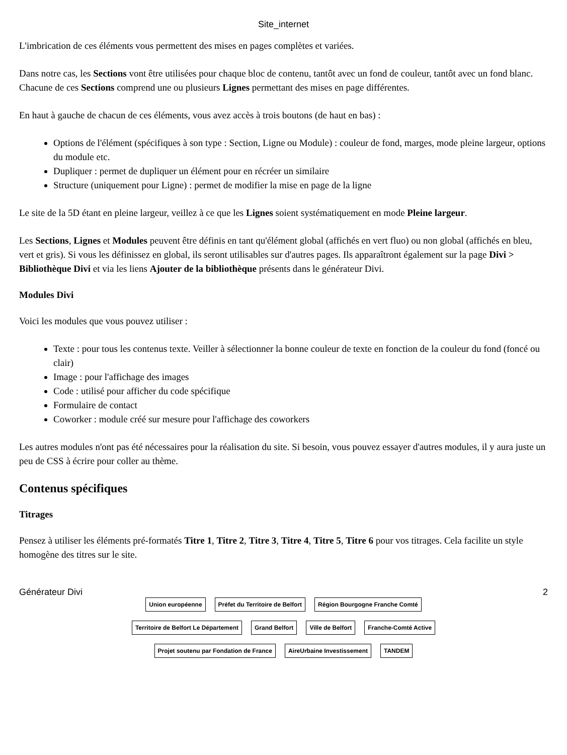Site_internet
L'imbrication de ces éléments vous permettent des mises en pages complètes et variées.
Dans notre cas, les Sections vont être utilisées pour chaque bloc de contenu, tantôt avec un fond de couleur, tantôt avec un fond blanc. Chacune de ces Sections comprend une ou plusieurs Lignes permettant des mises en page différentes.
En haut à gauche de chacun de ces éléments, vous avez accès à trois boutons (de haut en bas) :
Options de l'élément (spécifiques à son type : Section, Ligne ou Module) : couleur de fond, marges, mode pleine largeur, options du module etc.
Dupliquer : permet de dupliquer un élément pour en récréer un similaire
Structure (uniquement pour Ligne) : permet de modifier la mise en page de la ligne
Le site de la 5D étant en pleine largeur, veillez à ce que les Lignes soient systématiquement en mode Pleine largeur.
Les Sections, Lignes et Modules peuvent être définis en tant qu'élément global (affichés en vert fluo) ou non global (affichés en bleu, vert et gris). Si vous les définissez en global, ils seront utilisables sur d'autres pages. Ils apparaîtront également sur la page Divi > Bibliothèque Divi et via les liens Ajouter de la bibliothèque présents dans le générateur Divi.
Modules Divi
Voici les modules que vous pouvez utiliser :
Texte : pour tous les contenus texte. Veiller à sélectionner la bonne couleur de texte en fonction de la couleur du fond (foncé ou clair)
Image : pour l'affichage des images
Code : utilisé pour afficher du code spécifique
Formulaire de contact
Coworker : module créé sur mesure pour l'affichage des coworkers
Les autres modules n'ont pas été nécessaires pour la réalisation du site. Si besoin, vous pouvez essayer d'autres modules, il y aura juste un peu de CSS à écrire pour coller au thème.
Contenus spécifiques
Titrages
Pensez à utiliser les éléments pré-formatés Titre 1, Titre 2, Titre 3, Titre 4, Titre 5, Titre 6 pour vos titrages. Cela facilite un style homogène des titres sur le site.
Générateur Divi 2
Union européenne
Préfet du Territoire de Belfort
Région Bourgogne Franche Comté
Territoire de Belfort Le Département
Grand Belfort
Ville de Belfort
Franche-Comté Active
Projet soutenu par Fondation de France
AireUrbaine Investissement
TANDEM